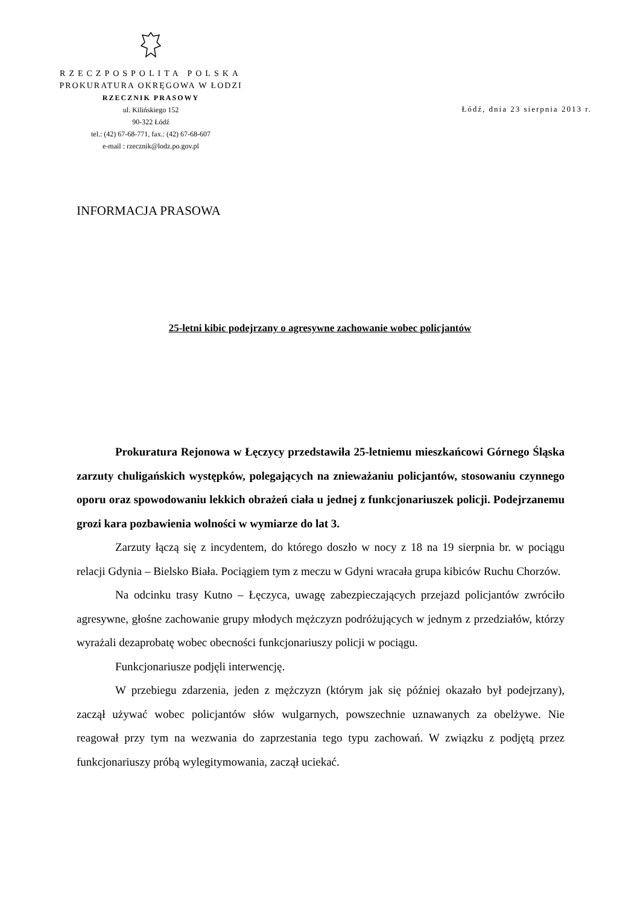RZECZPOSPOLITA POLSKA
PROKURATURA OKRĘGOWA W ŁODZI
RZECZNIK PRASOWY
ul. Kilińskiego 152
90-322 Łódź
tel.: (42) 67-68-771, fax.: (42) 67-68-607
e-mail : rzecznik@lodz.po.gov.pl
Łódź, dnia 23 sierpnia 2013 r.
INFORMACJA PRASOWA
25-letni kibic podejrzany o agresywne zachowanie wobec policjantów
Prokuratura Rejonowa w Łęczycy przedstawiła 25-letniemu mieszkańcowi Górnego Śląska zarzuty chuligańskich występków, polegających na znieważaniu policjantów, stosowaniu czynnego oporu oraz spowodowaniu lekkich obrażeń ciała u jednej z funkcjonariuszek policji. Podejrzanemu grozi kara pozbawienia wolności w wymiarze do lat 3.
Zarzuty łączą się z incydentem, do którego doszło w nocy z 18 na 19 sierpnia br. w pociągu relacji Gdynia – Bielsko Biała. Pociągiem tym z meczu w Gdyni wracała grupa kibiców Ruchu Chorzów.
Na odcinku trasy Kutno – Łęczyca, uwagę zabezpieczających przejazd policjantów zwróciło agresywne, głośne zachowanie grupy młodych mężczyzn podróżujących w jednym z przedziałów, którzy wyrażali dezaprobatę wobec obecności funkcjonariuszy policji w pociągu.
Funkcjonariusze podjęli interwencję.
W przebiegu zdarzenia, jeden z mężczyzn (którym jak się później okazało był podejrzany), zaczął używać wobec policjantów słów wulgarnych, powszechnie uznawanych za obelżywe. Nie reagował przy tym na wezwania do zaprzestania tego typu zachowań. W związku z podjętą przez funkcjonariuszy próbą wylegitymowania, zaczął uciekać.